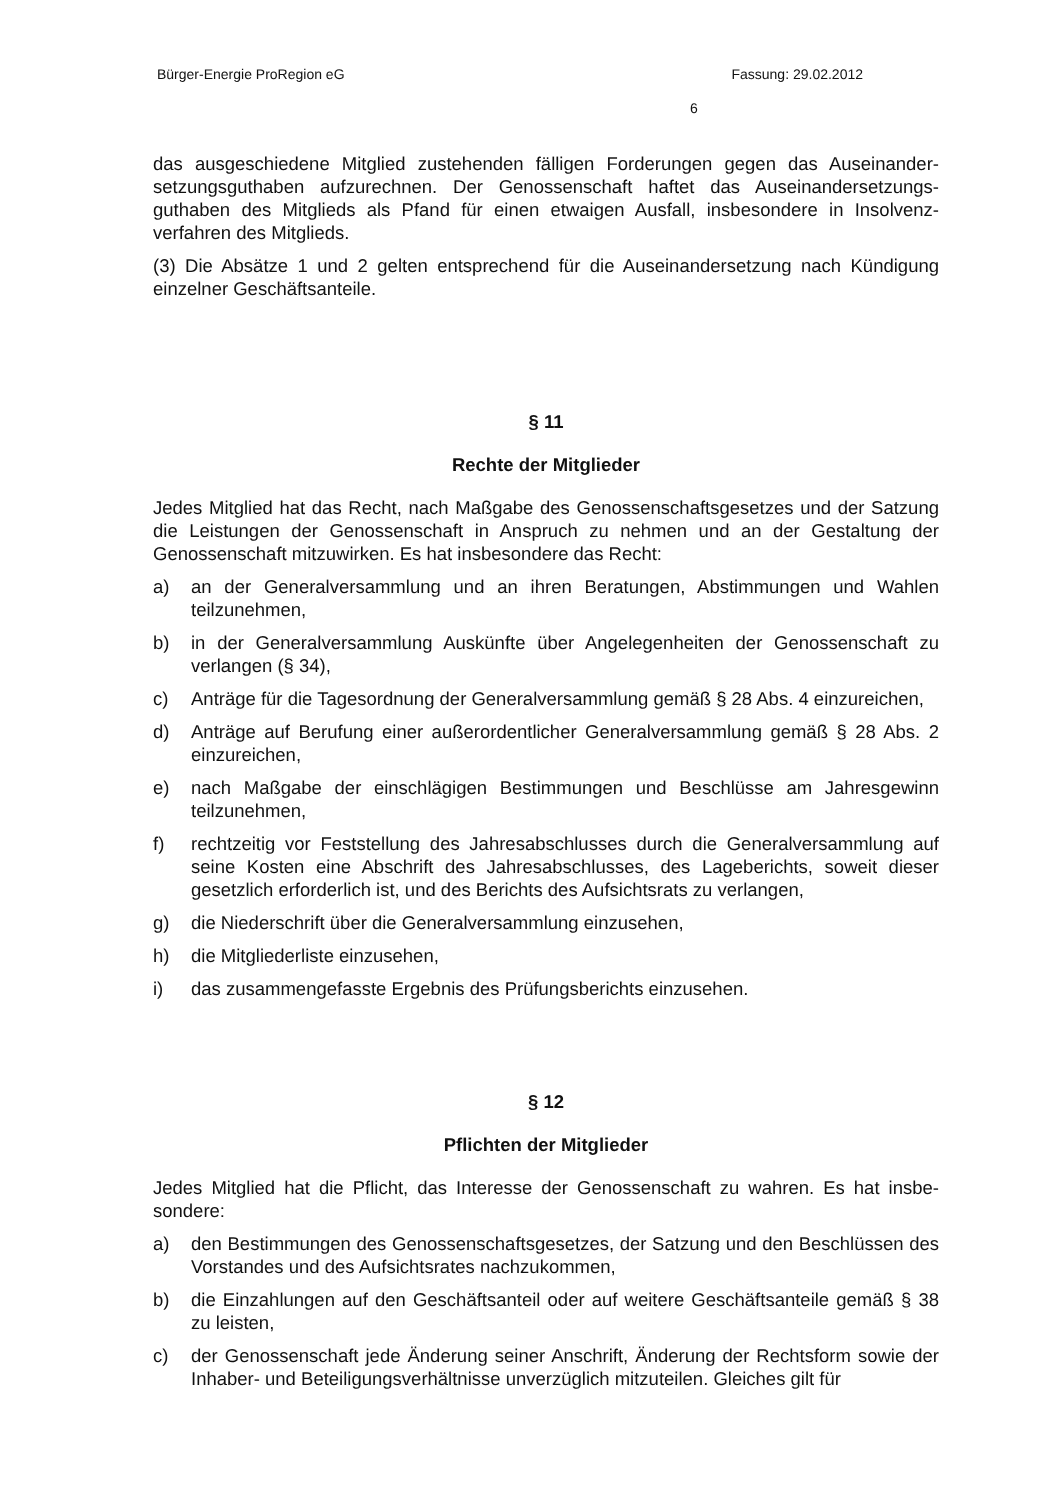Bürger-Energie ProRegion eG Fassung: 29.02.2012
6
das ausgeschiedene Mitglied zustehenden fälligen Forderungen gegen das Auseinander­setzungsguthaben aufzurechnen. Der Genossenschaft haftet das Auseinandersetzungs­guthaben des Mitglieds als Pfand für einen etwaigen Ausfall, insbesondere in Insolvenz­verfahren des Mitglieds.
(3) Die Absätze 1 und 2 gelten entsprechend für die Auseinandersetzung nach Kündi­gung einzelner Geschäftsanteile.
§ 11
Rechte der Mitglieder
Jedes Mitglied hat das Recht, nach Maßgabe des Genossenschaftsgesetzes und der Sat­zung die Leistungen der Genossenschaft in Anspruch zu nehmen und an der Gestaltung der Genossenschaft mitzuwirken. Es hat insbesondere das Recht:
a) an der Generalversammlung und an ihren Beratungen, Abstimmungen und Wahlen teilzunehmen,
b) in der Generalversammlung Auskünfte über Angelegenheiten der Genossenschaft zu verlangen (§ 34),
c) Anträge für die Tagesordnung der Generalversammlung gemäß § 28 Abs. 4 einzurei­chen,
d) Anträge auf Berufung einer außerordentlicher Generalversammlung gemäß § 28 Abs. 2 einzureichen,
e) nach Maßgabe der einschlägigen Bestimmungen und Beschlüsse am Jahresgewinn teilzunehmen,
f) rechtzeitig vor Feststellung des Jahresabschlusses durch die Generalversammlung auf seine Kosten eine Abschrift des Jahresabschlusses, des Lageberichts, soweit die­ser gesetzlich erforderlich ist, und des Berichts des Aufsichtsrats zu verlangen,
g) die Niederschrift über die Generalversammlung einzusehen,
h) die Mitgliederliste einzusehen,
i) das zusammengefasste Ergebnis des Prüfungsberichts einzusehen.
§ 12
Pflichten der Mitglieder
Jedes Mitglied hat die Pflicht, das Interesse der Genossenschaft zu wahren. Es hat insbe­sondere:
a) den Bestimmungen des Genossenschaftsgesetzes, der Satzung und den Beschlüs­sen des Vorstandes und des Aufsichtsrates nachzukommen,
b) die Einzahlungen auf den Geschäftsanteil oder auf weitere Geschäftsanteile gemäß § 38 zu leisten,
c) der Genossenschaft jede Änderung seiner Anschrift, Änderung der Rechtsform sowie der Inhaber- und Beteiligungsverhältnisse unverzüglich mitzuteilen. Gleiches gilt für